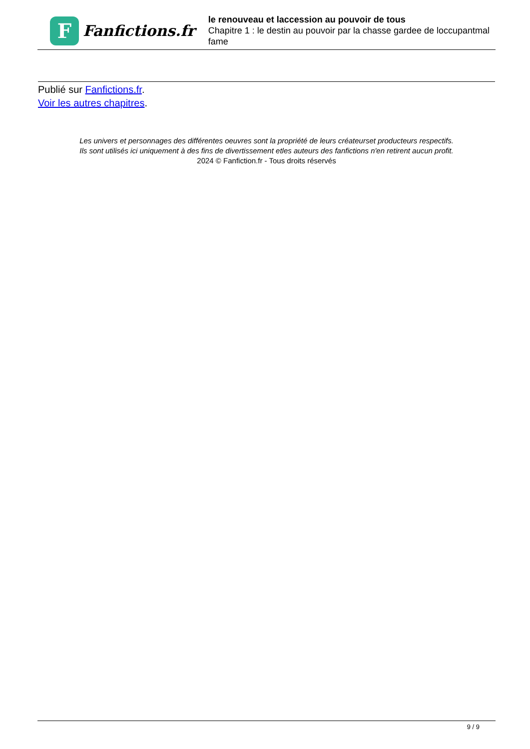F
Fanfictions.fr
le renouveau et laccession au pouvoir de tous
Chapitre 1 : le destin au pouvoir par la chasse gardee de loccupantmal fame
Publié sur Fanfictions.fr.
Voir les autres chapitres.
Les univers et personnages des différentes oeuvres sont la propriété de leurs créateurset producteurs respectifs.
Ils sont utilisés ici uniquement à des fins de divertissement etles auteurs des fanfictions n'en retirent aucun profit.
2024 © Fanfiction.fr - Tous droits réservés
9 / 9